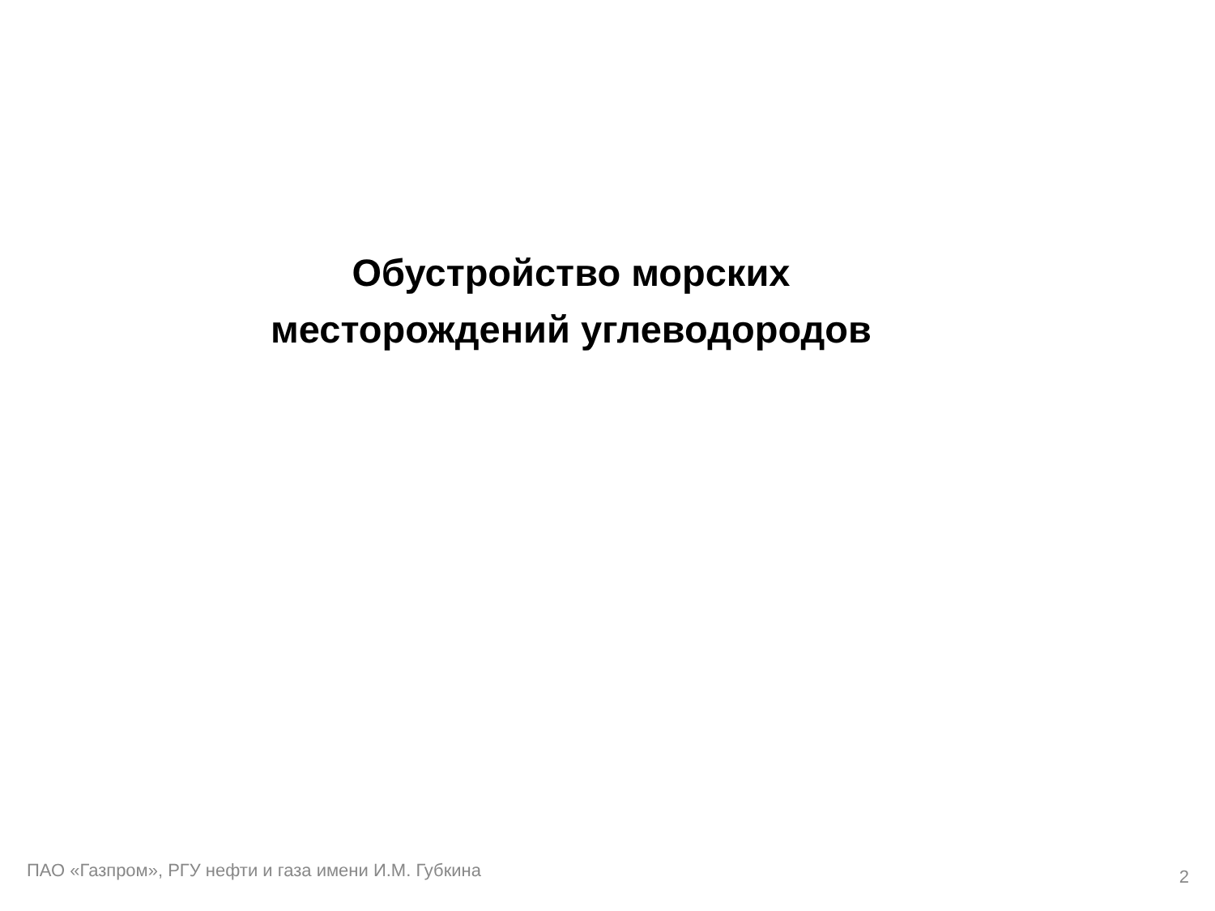Обустройство морских
месторождений углеводородов
ПАО «Газпром», РГУ нефти и газа имени И.М. Губкина 2